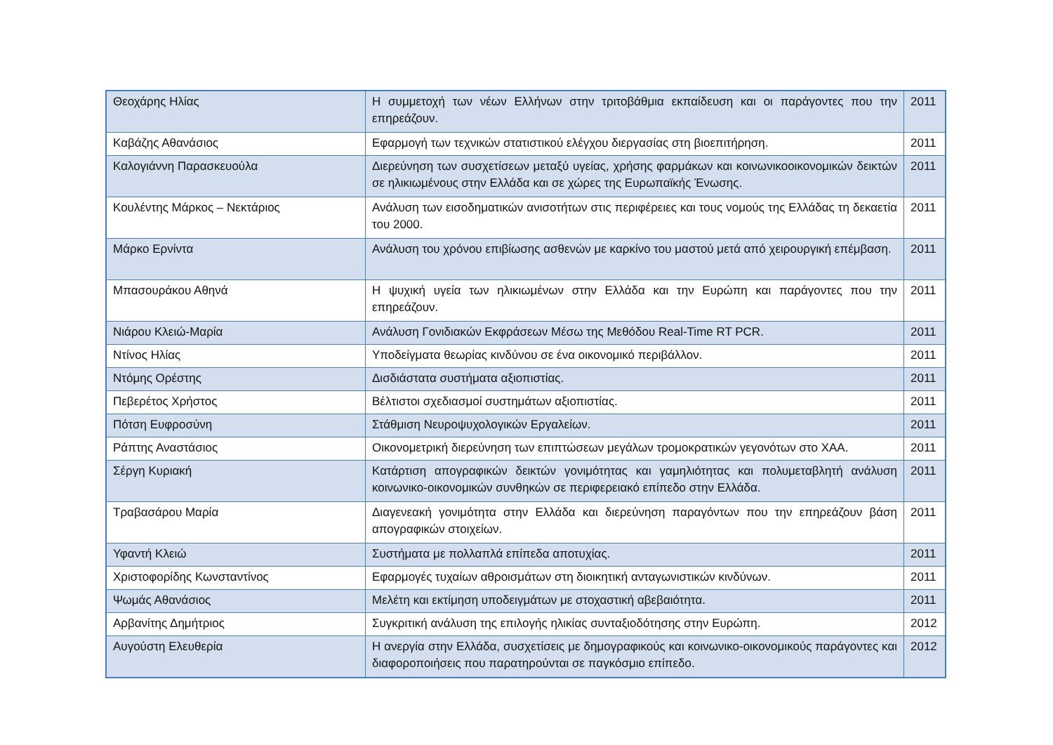| Θεοχάρης Ηλίας | Η συμμετοχή των νέων Ελλήνων στην τριτοβάθμια εκπαίδευση και οι παράγοντες που την επηρεάζουν. | 2011 |
| Καβάζης Αθανάσιος | Εφαρμογή των τεχνικών στατιστικού ελέγχου διεργασίας στη βιοεπιτήρηση. | 2011 |
| Καλογιάννη Παρασκευούλα | Διερεύνηση των συσχετίσεων μεταξύ υγείας, χρήσης φαρμάκων και κοινωνικοοικονομικών δεικτών σε ηλικιωμένους στην Ελλάδα και σε χώρες της Ευρωπαϊκής Ένωσης. | 2011 |
| Κουλέντης Μάρκος – Νεκτάριος | Ανάλυση των εισοδηματικών ανισοτήτων στις περιφέρειες και τους νομούς της Ελλάδας τη δεκαετία του 2000. | 2011 |
| Μάρκο Ερνίντα | Ανάλυση του χρόνου επιβίωσης ασθενών με καρκίνο του μαστού μετά από χειρουργική επέμβαση. | 2011 |
| Μπασουράκου Αθηνά | Η ψυχική υγεία των ηλικιωμένων στην Ελλάδα και την Ευρώπη και παράγοντες που την επηρεάζουν. | 2011 |
| Νιάρου Κλειώ-Μαρία | Ανάλυση Γονιδιακών Εκφράσεων Μέσω της Μεθόδου Real-Time RT PCR. | 2011 |
| Ντίνος Ηλίας | Υποδείγματα θεωρίας κινδύνου σε ένα οικονομικό περιβάλλον. | 2011 |
| Ντόμης Ορέστης | Δισδιάστατα συστήματα αξιοπιστίας. | 2011 |
| Πεβερέτος Χρήστος | Βέλτιστοι σχεδιασμοί συστημάτων αξιοπιστίας. | 2011 |
| Πότση Ευφροσύνη | Στάθμιση Νευροψυχολογικών Εργαλείων. | 2011 |
| Ράπτης Αναστάσιος | Οικονομετρική διερεύνηση των επιπτώσεων μεγάλων τρομοκρατικών γεγονότων στο ΧΑΑ. | 2011 |
| Σέργη Κυριακή | Κατάρτιση απογραφικών δεικτών γονιμότητας και γαμηλιότητας και πολυμεταβλητή ανάλυση κοινωνικο-οικονομικών συνθηκών σε περιφερειακό επίπεδο στην Ελλάδα. | 2011 |
| Τραβασάρου Μαρία | Διαγενεακή γονιμότητα στην Ελλάδα και διερεύνηση παραγόντων που την επηρεάζουν βάση απογραφικών στοιχείων. | 2011 |
| Υφαντή Κλειώ | Συστήματα με πολλαπλά επίπεδα αποτυχίας. | 2011 |
| Χριστοφορίδης Κωνσταντίνος | Εφαρμογές τυχαίων αθροισμάτων στη διοικητική ανταγωνιστικών κινδύνων. | 2011 |
| Ψωμάς Αθανάσιος | Μελέτη και εκτίμηση υποδειγμάτων με στοχαστική αβεβαιότητα. | 2011 |
| Αρβανίτης Δημήτριος | Συγκριτική ανάλυση της επιλογής ηλικίας συνταξιοδότησης στην Ευρώπη. | 2012 |
| Αυγούστη Ελευθερία | Η ανεργία στην Ελλάδα, συσχετίσεις με δημογραφικούς και κοινωνικο-οικονομικούς παράγοντες και διαφοροποιήσεις που παρατηρούνται σε παγκόσμιο επίπεδο. | 2012 |